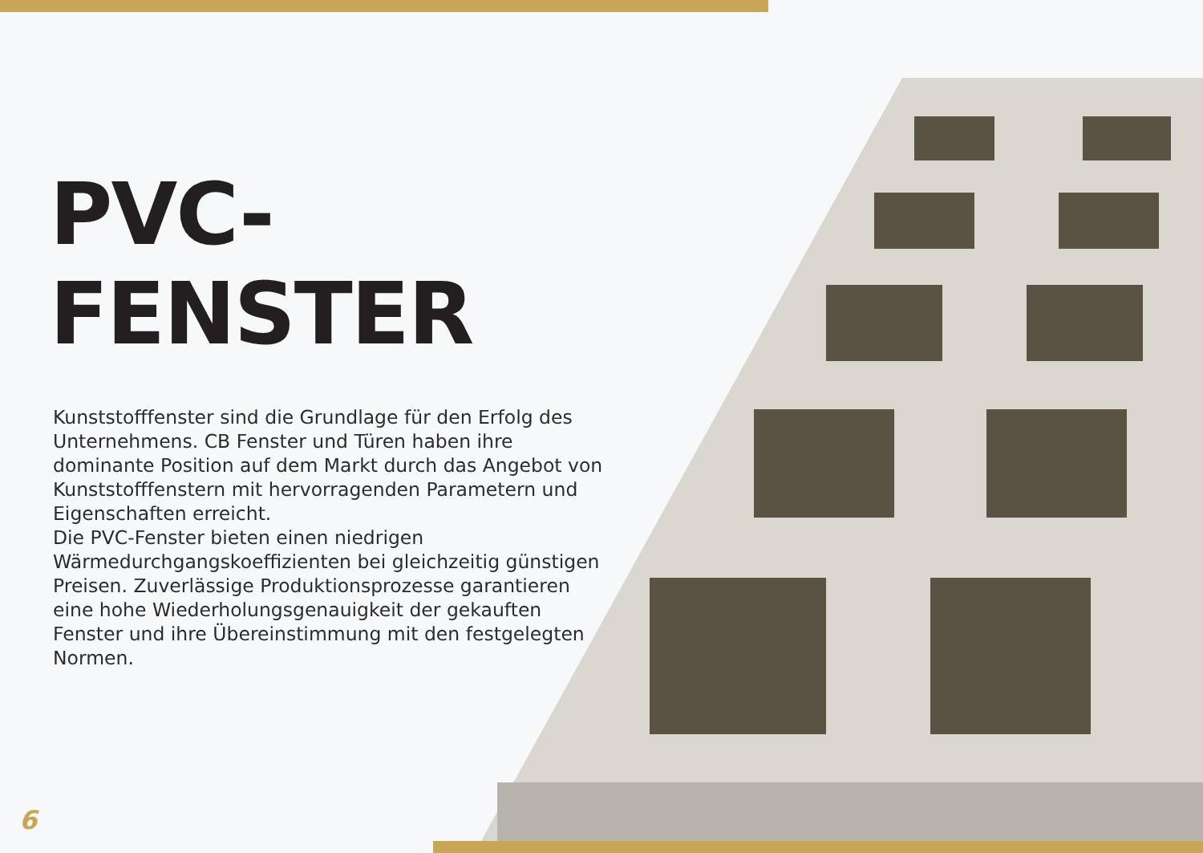PVC-FENSTER
Kunststofffenster sind die Grundlage für den Erfolg des Unternehmens. CB Fenster und Türen haben ihre dominante Position auf dem Markt durch das Angebot von Kunststofffenstern mit hervorragenden Parametern und Eigenschaften erreicht.
Die PVC-Fenster bieten einen niedrigen Wärmedurchgangskoeffizienten bei gleichzeitig günstigen Preisen. Zuverlässige Produktionsprozesse garantieren eine hohe Wiederholungsgenauigkeit der gekauften Fenster und ihre Übereinstimmung mit den festgelegten Normen.
6